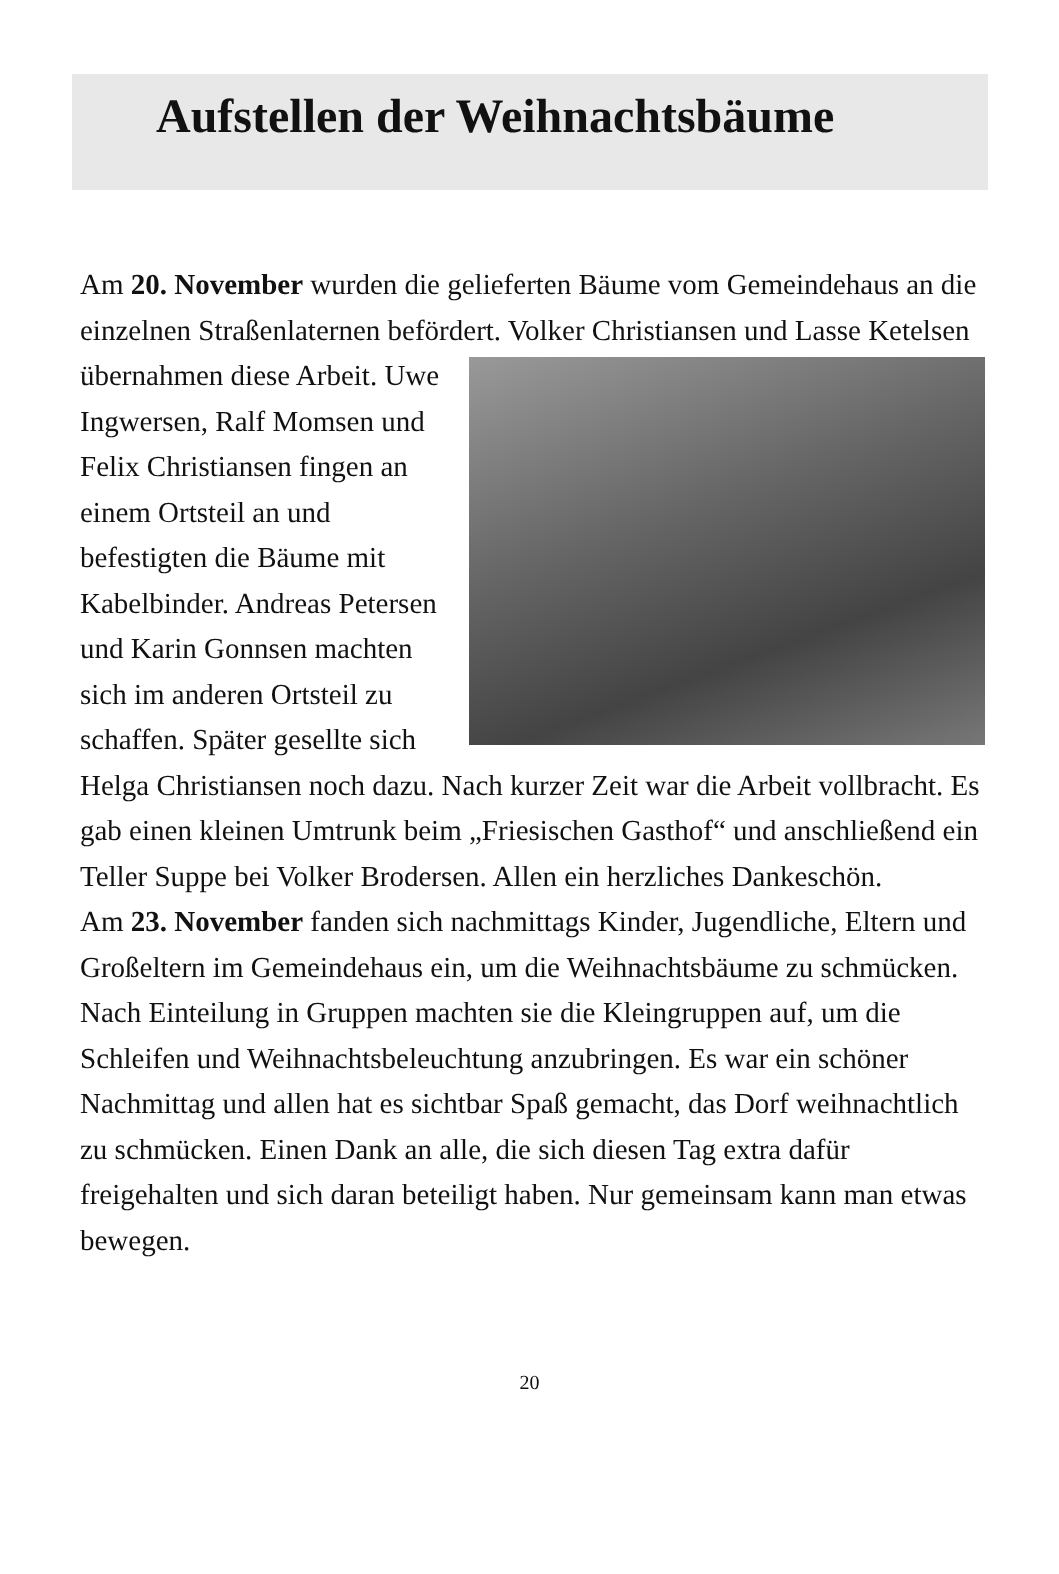Aufstellen der Weihnachtsbäume
Am 20. November wurden die gelieferten Bäume vom Gemeindehaus an die einzelnen Straßenlaternen befördert. Volker Christiansen und Lasse Ketelsen übernahmen diese Arbeit. Uwe Ingwersen, Ralf Momsen und Felix Christiansen fingen an einem Ortsteil an und befestigten die Bäume mit Kabelbinder. Andreas Petersen und Karin Gonnsen machten sich im anderen Ortsteil zu schaffen. Später gesellte sich Helga Christiansen noch dazu. Nach kurzer Zeit war die Arbeit vollbracht. Es gab einen kleinen Umtrunk beim „Friesischen Gasthof“ und anschließend ein Teller Suppe bei Volker Brodersen. Allen ein herzliches Dankeschön.
Am 23. November fanden sich nachmittags Kinder, Jugendliche, Eltern und Großeltern im Gemeindehaus ein, um die Weihnachtsbäume zu schmücken. Nach Einteilung in Gruppen machten sie die Kleingruppen auf, um die Schleifen und Weihnachtsbeleuchtung anzubringen. Es war ein schöner Nachmittag und allen hat es sichtbar Spaß gemacht, das Dorf weihnachtlich zu schmücken. Einen Dank an alle, die sich diesen Tag extra dafür freigehalten und sich daran beteiligt haben. Nur gemeinsam kann man etwas bewegen.
20